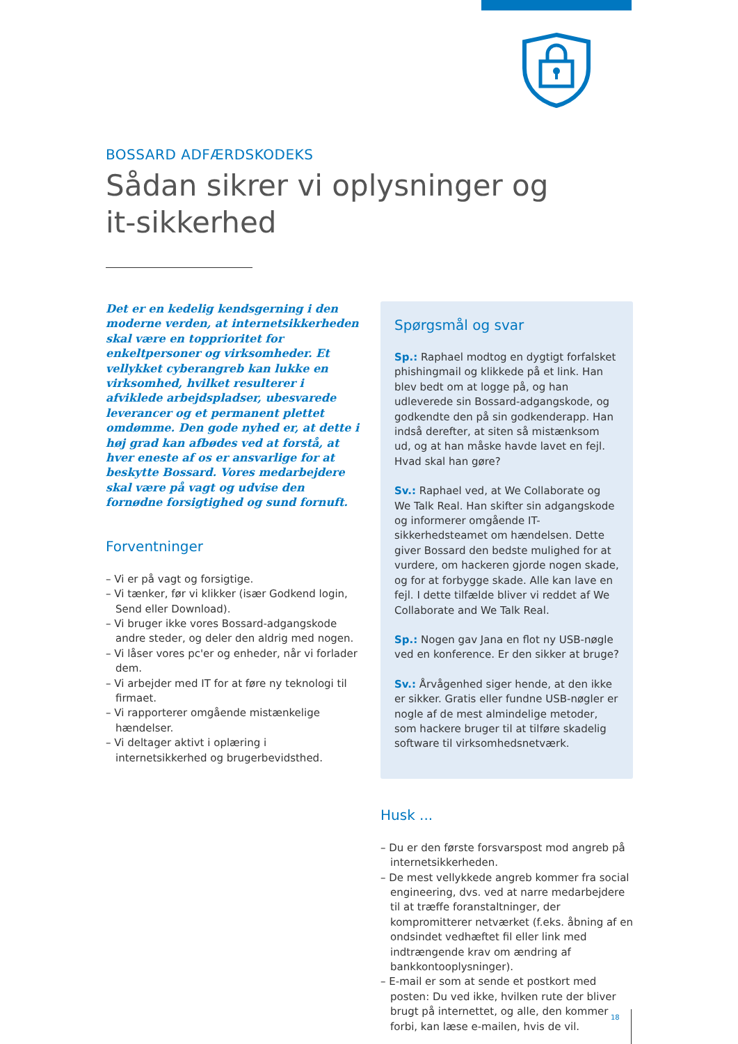BOSSARD ADFÆRDSKODEKS
Sådan sikrer vi oplysninger og
it-sikkerhed
Det er en kedelig kendsgerning i den moderne verden, at internetsikkerheden skal være en topprioritet for enkeltpersoner og virksomheder. Et vellykket cyberangreb kan lukke en virksomhed, hvilket resulterer i afviklede arbejdspladser, ubesvarede leverancer og et permanent plettet omdømme. Den gode nyhed er, at dette i høj grad kan afbødes ved at forstå, at hver eneste af os er ansvarlige for at beskytte Bossard. Vores medarbejdere skal være på vagt og udvise den fornødne forsigtighed og sund fornuft.
Forventninger
– Vi er på vagt og forsigtige.
– Vi tænker, før vi klikker (især Godkend login, Send eller Download).
– Vi bruger ikke vores Bossard-adgangskode andre steder, og deler den aldrig med nogen.
– Vi låser vores pc'er og enheder, når vi forlader dem.
– Vi arbejder med IT for at føre ny teknologi til firmaet.
– Vi rapporterer omgående mistænkelige hændelser.
– Vi deltager aktivt i oplæring i internetsikkerhed og brugerbevidsthed.
Spørgsmål og svar
Sp.: Raphael modtog en dygtigt forfalsket phishingmail og klikkede på et link. Han blev bedt om at logge på, og han udleverede sin Bossard-adgangskode, og godkendte den på sin godkenderapp. Han indså derefter, at siten så mistænksom ud, og at han måske havde lavet en fejl. Hvad skal han gøre?
Sv.: Raphael ved, at We Collaborate og We Talk Real. Han skifter sin adgangskode og informerer omgående IT-sikkerhedsteamet om hændelsen. Dette giver Bossard den bedste mulighed for at vurdere, om hackeren gjorde nogen skade, og for at forbygge skade. Alle kan lave en fejl. I dette tilfælde bliver vi reddet af We Collaborate and We Talk Real.
Sp.: Nogen gav Jana en flot ny USB-nøgle ved en konference. Er den sikker at bruge?
Sv.: Årvågenhed siger hende, at den ikke er sikker. Gratis eller fundne USB-nøgler er nogle af de mest almindelige metoder, som hackere bruger til at tilføre skadelig software til virksomhedsnetværk.
Husk ...
– Du er den første forsvarspost mod angreb på internetsikkerheden.
– De mest vellykkede angreb kommer fra social engineering, dvs. ved at narre medarbejdere til at træffe foranstaltninger, der kompromitterer netværket (f.eks. åbning af en ondsindet vedhæftet fil eller link med indtrængende krav om ændring af bankkontooplysninger).
– E-mail er som at sende et postkort med posten: Du ved ikke, hvilken rute der bliver brugt på internettet, og alle, den kommer forbi, kan læse e-mailen, hvis de vil.
18